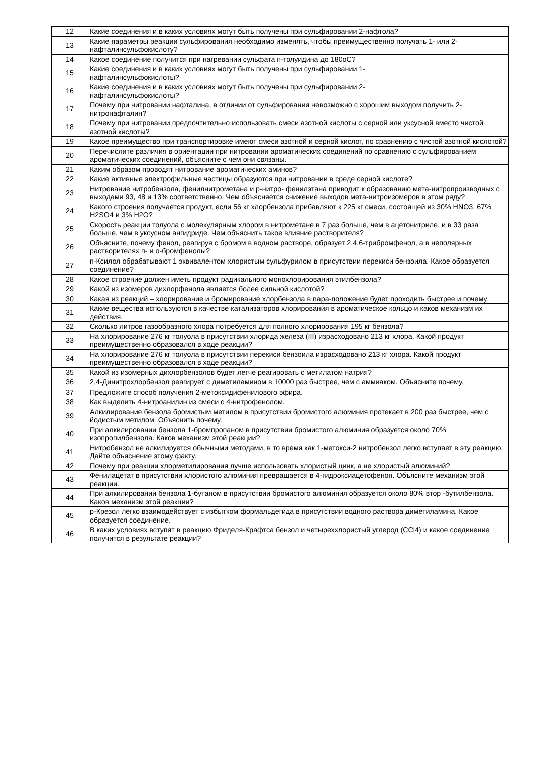| 12 | Какие соединения и в каких условиях могут быть получены при сульфировании 2-нафтола? |
| 13 | Какие параметры реакции сульфирования необходимо изменять, чтобы преимущественно получать 1- или 2-нафталинсульфокислоту? |
| 14 | Какое соединение получится при нагревании сульфата п-толуидина до 180оС? |
| 15 | Какие соединения и в каких условиях могут быть получены при сульфировании 1- нафталинсульфокислоты? |
| 16 | Какие соединения и в каких условиях могут быть получены при сульфировании 2- нафталинсульфокислоты? |
| 17 | Почему при нитровании нафталина, в отличии от сульфирования невозможно с хорошим выходом получить 2-нитронафталин? |
| 18 | Почему при нитровании предпочтительно использовать смеси азотной кислоты с серной или уксусной вместо чистой азотной кислоты? |
| 19 | Какое преимущество при транспортировке имеют смеси азотной и серной кислот, по сравнению с чистой азотной кислотой? |
| 20 | Перечислите различия в ориентации при нитровании ароматических соединений по сравнению с сульфированием ароматических соединений, объясните с чем они связаны. |
| 21 | Каким образом проводят нитрование ароматических аминов? |
| 22 | Какие активные электрофильные частицы образуются при нитровании в среде серной кислоте? |
| 23 | Нитрование нитробензола, фенилнитрометана и р-нитро- фенилэтана приводит к образованию мета-нитропроизводных с выходами 93, 48 и 13% соответственно. Чем объясняется снижение выходов мета-нитроизомеров в этом ряду? |
| 24 | Какого строения получается продукт, если 56 кг хлорбензола прибавляют к 225 кг смеси, состоящей из 30% HNO3, 67% H2SO4 и 3% H2O? |
| 25 | Скорость реакции толуола с молекулярным хлором в нитрометане в 7 раз больше, чем в ацетонитриле, и в 33 раза больше, чем в уксусном ангидриде. Чем объяснить такое влияние растворителя? |
| 26 | Объясните, почему фенол, реагируя с бромом в водном растворе, образует 2,4,6-трибромфенол, а в неполярных растворителях п- и о-бромфенолы? |
| 27 | п-Ксилол обрабатывают 1 эквивалентом хлористым сульфурилом в присутствии перекиси бензоила. Какое образуется соединение? |
| 28 | Какое строение должен иметь продукт радикального монохлорирования этилбензола? |
| 29 | Какой из изомеров дихлорфенола является более сильной кислотой? |
| 30 | Какая из реакций – хлорирование и бромирование хлорбензола в пара-положение будет проходить быстрее и почему |
| 31 | Какие вещества используются в качестве катализаторов хлорирования в ароматическое кольцо и каков механизм их действия. |
| 32 | Сколько литров газообразного хлора потребуется для полного хлорирования 195 кг бензола? |
| 33 | На хлорирование 276 кг толуола в присутствии хлорида железа (III) израсходовано 213 кг хлора. Какой продукт преимущественно образовался в ходе реакции? |
| 34 | На хлорирование 276 кг толуола в присутствии перекиси бензоила израсходовано 213 кг хлора. Какой продукт преимущественно образовался в ходе реакции? |
| 35 | Какой из изомерных дихлорбензолов будет легче реагировать с метилатом натрия? |
| 36 | 2,4-Динитрохлорбензол реагирует с диметиламином в 10000 раз быстрее, чем с аммиаком. Объясните почему. |
| 37 | Предложите способ получения 2-метоксидифенилового эфира. |
| 38 | Как выделить 4-нитроанилин из смеси с 4-нитрофенолом. |
| 39 | Алкилирование бензола бромистым метилом в присутствии бромистого алюминия протекает в 200 раз быстрее, чем с йодистым метилом. Объяснить почему. |
| 40 | При алкилировании бензола 1-бромпропаном в присутствии бромистого алюминия образуется около 70% изопропилбензола. Каков механизм этой реакции? |
| 41 | Нитробензол не алкилируется обычными методами, в то время как 1-метокси-2 нитробензол легко вступает в эту реакцию. Дайте объяснение этому факту. |
| 42 | Почему при реакции хлорметилирования лучше использовать хлористый цинк, а не хлористый алюминий? |
| 43 | Фенилацетат в присутствии хлористого алюминия превращается в 4-гидроксиацетофенон. Объясните механизм этой реакции. |
| 44 | При алкилировании бензола 1-бутаном в присутствии бромистого алюминия образуется около 80% втор -бутилбензола. Каков механизм этой реакции? |
| 45 | р-Крезол легко взаимодействует с избытком формальдегида в присутствии водного раствора диметиламина. Какое образуется соединение. |
| 46 | В каких условиях вступят в реакцию Фриделя-Крафтса бензол и четыреххлористый углерод (CCl4) и какое соединение получится в результате реакции? |